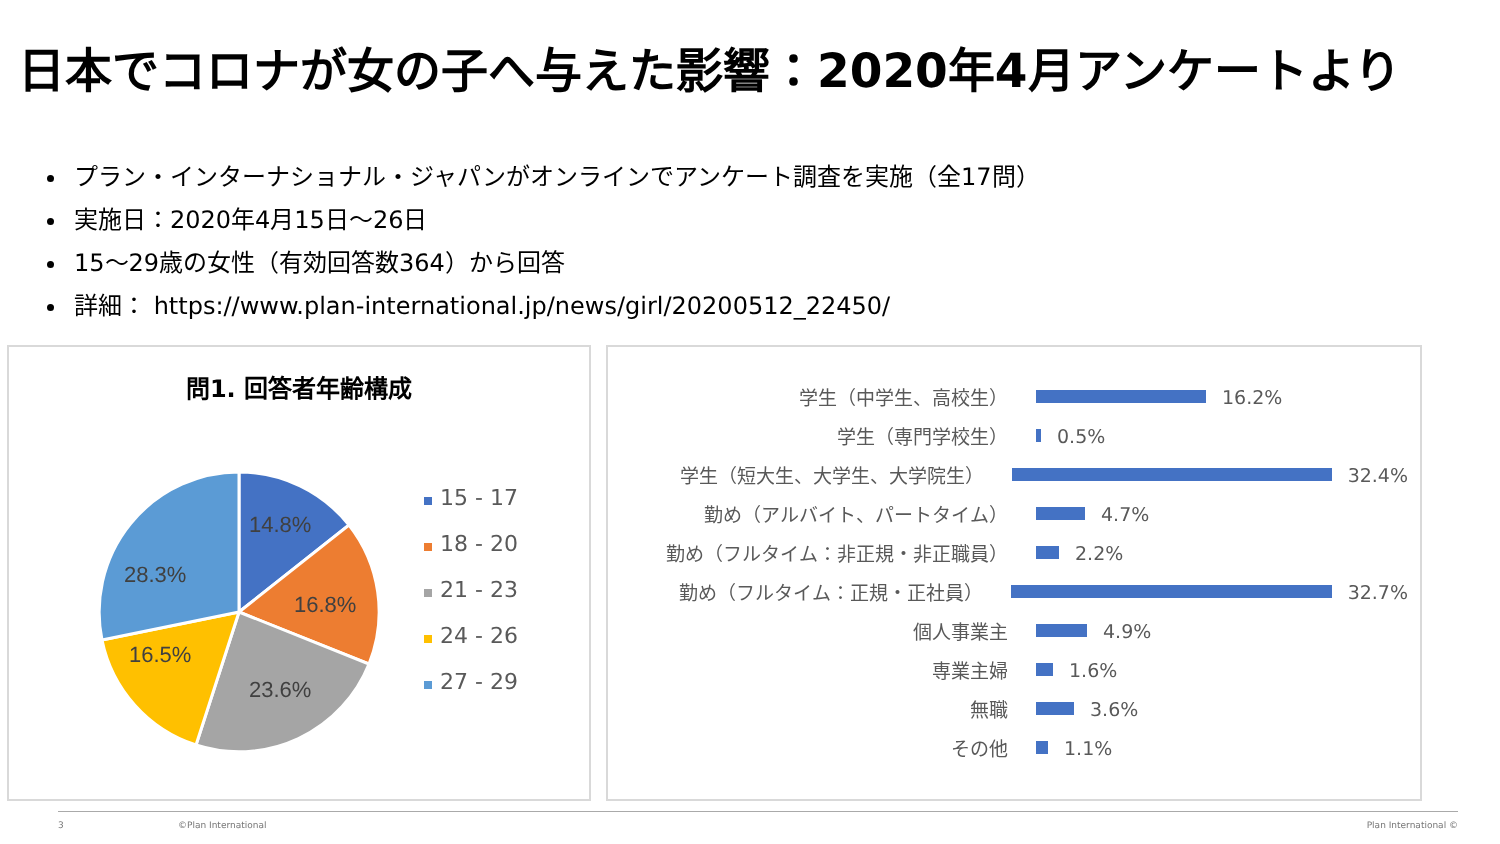日本でコロナが女の子へ与えた影響：2020年4月アンケートより
プラン・インターナショナル・ジャパンがオンラインでアンケート調査を実施（全17問）
実施日：2020年4月15日～26日
15～29歳の女性（有効回答数364）から回答
詳細： https://www.plan-international.jp/news/girl/20200512_22450/
問1. 回答者年齢構成
14.8%
16.8%
23.6%
16.5%
28.3%
15 - 17
18 - 20
21 - 23
24 - 26
27 - 29
学生（中学生、高校生）
16.2%
学生（専門学校生）
0.5%
学生（短大生、大学生、大学院生）
32.4%
勤め（アルバイト、パートタイム）
4.7%
勤め（フルタイム：非正規・非正職員）
2.2%
勤め（フルタイム：正規・正社員）
32.7%
個人事業主
4.9%
専業主婦
1.6%
無職
3.6%
その他
1.1%
3 ©Plan International Plan International ©